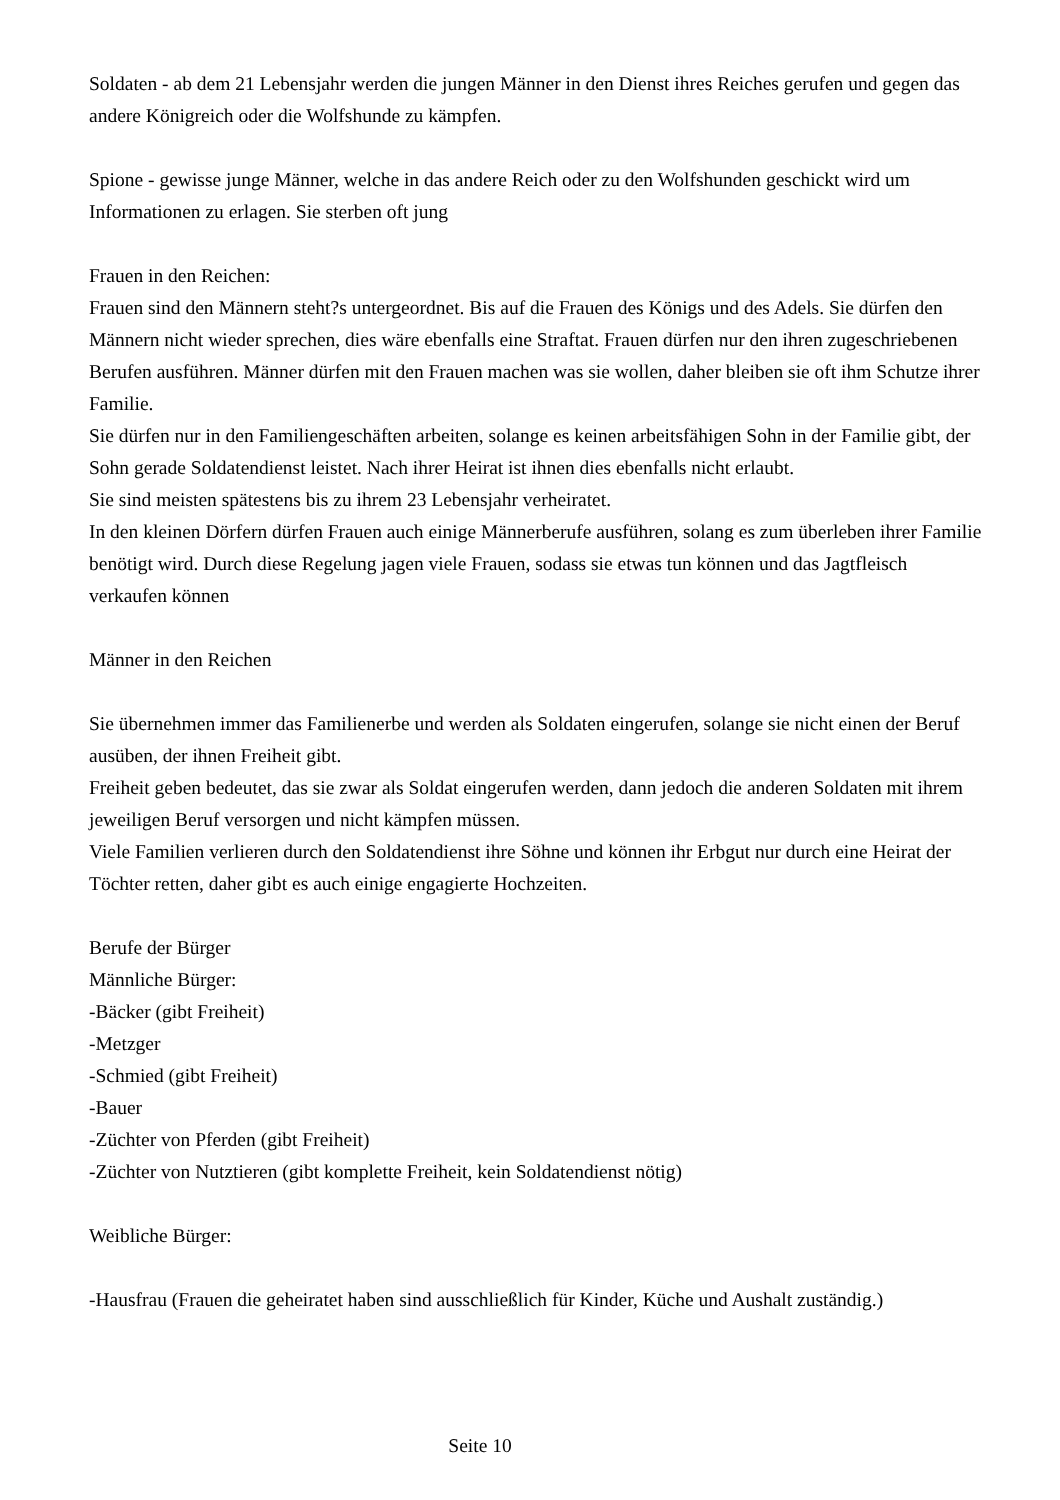Soldaten - ab dem 21 Lebensjahr werden die jungen Männer in den Dienst ihres Reiches gerufen und gegen das andere Königreich oder die Wolfshunde zu kämpfen.
Spione - gewisse junge Männer, welche in das andere Reich oder zu den Wolfshunden geschickt wird um Informationen zu erlagen. Sie sterben oft jung
Frauen in den Reichen:
Frauen sind den Männern steht?s untergeordnet. Bis auf die Frauen des Königs und des Adels. Sie dürfen den Männern nicht wieder sprechen, dies wäre ebenfalls eine Straftat. Frauen dürfen nur den ihren zugeschriebenen Berufen ausführen. Männer dürfen mit den Frauen machen was sie wollen, daher bleiben sie oft ihm Schutze ihrer Familie.
Sie dürfen nur in den Familiengeschäften arbeiten, solange es keinen arbeitsfähigen Sohn in der Familie gibt, der Sohn gerade Soldatendienst leistet. Nach ihrer Heirat ist ihnen dies ebenfalls nicht erlaubt.
Sie sind meisten spätestens bis zu ihrem 23 Lebensjahr verheiratet.
In den kleinen Dörfern dürfen Frauen auch einige Männerberufe ausführen, solang es zum überleben ihrer Familie benötigt wird. Durch diese Regelung jagen viele Frauen, sodass sie etwas tun können und das Jagtfleisch verkaufen können
Männer in den Reichen
Sie übernehmen immer das Familienerbe und werden als Soldaten eingerufen, solange sie nicht einen der Beruf ausüben, der ihnen Freiheit gibt.
Freiheit geben bedeutet, das sie zwar als Soldat eingerufen werden, dann jedoch die anderen Soldaten mit ihrem jeweiligen Beruf versorgen und nicht kämpfen müssen.
Viele Familien verlieren durch den Soldatendienst ihre Söhne und können ihr Erbgut nur durch eine Heirat der Töchter retten, daher gibt es auch einige engagierte Hochzeiten.
Berufe der Bürger
Männliche Bürger:
-Bäcker (gibt Freiheit)
-Metzger
-Schmied (gibt Freiheit)
-Bauer
-Züchter von Pferden (gibt Freiheit)
-Züchter von Nutztieren (gibt komplette Freiheit, kein Soldatendienst nötig)
Weibliche Bürger:
-Hausfrau (Frauen die geheiratet haben sind ausschließlich für Kinder, Küche und Aushalt zuständig.)
Seite 10